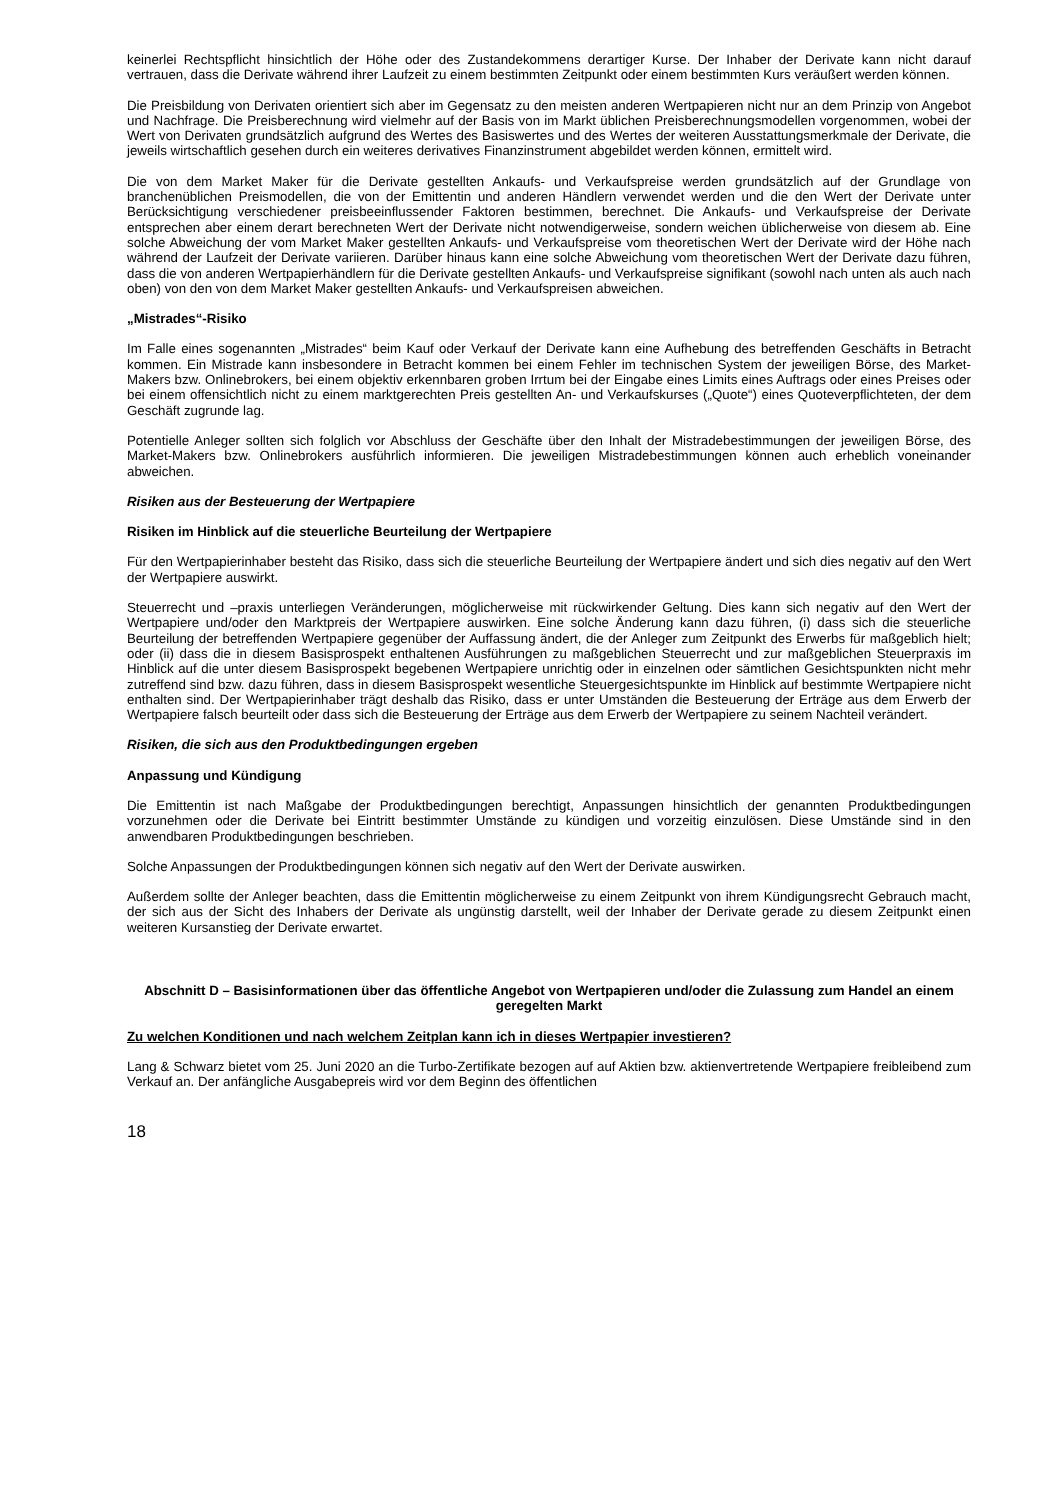keinerlei Rechtspflicht hinsichtlich der Höhe oder des Zustandekommens derartiger Kurse. Der Inhaber der Derivate kann nicht darauf vertrauen, dass die Derivate während ihrer Laufzeit zu einem bestimmten Zeitpunkt oder einem bestimmten Kurs veräußert werden können.
Die Preisbildung von Derivaten orientiert sich aber im Gegensatz zu den meisten anderen Wertpapieren nicht nur an dem Prinzip von Angebot und Nachfrage. Die Preisberechnung wird vielmehr auf der Basis von im Markt üblichen Preisberechnungsmodellen vorgenommen, wobei der Wert von Derivaten grundsätzlich aufgrund des Wertes des Basiswertes und des Wertes der weiteren Ausstattungsmerkmale der Derivate, die jeweils wirtschaftlich gesehen durch ein weiteres derivatives Finanzinstrument abgebildet werden können, ermittelt wird.
Die von dem Market Maker für die Derivate gestellten Ankaufs- und Verkaufspreise werden grundsätzlich auf der Grundlage von branchenüblichen Preismodellen, die von der Emittentin und anderen Händlern verwendet werden und die den Wert der Derivate unter Berücksichtigung verschiedener preisbeeinflussender Faktoren bestimmen, berechnet. Die Ankaufs- und Verkaufspreise der Derivate entsprechen aber einem derart berechneten Wert der Derivate nicht notwendigerweise, sondern weichen üblicherweise von diesem ab. Eine solche Abweichung der vom Market Maker gestellten Ankaufs- und Verkaufspreise vom theoretischen Wert der Derivate wird der Höhe nach während der Laufzeit der Derivate variieren. Darüber hinaus kann eine solche Abweichung vom theoretischen Wert der Derivate dazu führen, dass die von anderen Wertpapierhändlern für die Derivate gestellten Ankaufs- und Verkaufspreise signifikant (sowohl nach unten als auch nach oben) von den von dem Market Maker gestellten Ankaufs- und Verkaufspreisen abweichen.
„Mistrades“-Risiko
Im Falle eines sogenannten „Mistrades“ beim Kauf oder Verkauf der Derivate kann eine Aufhebung des betreffenden Geschäfts in Betracht kommen. Ein Mistrade kann insbesondere in Betracht kommen bei einem Fehler im technischen System der jeweiligen Börse, des Market-Makers bzw. Onlinebrokers, bei einem objektiv erkennbaren groben Irrtum bei der Eingabe eines Limits eines Auftrags oder eines Preises oder bei einem offensichtlich nicht zu einem marktgerechten Preis gestellten An- und Verkaufskurses („Quote“) eines Quoteverpflichteten, der dem Geschäft zugrunde lag.
Potentielle Anleger sollten sich folglich vor Abschluss der Geschäfte über den Inhalt der Mistradebestimmungen der jeweiligen Börse, des Market-Makers bzw. Onlinebrokers ausführlich informieren. Die jeweiligen Mistradebestimmungen können auch erheblich voneinander abweichen.
Risiken aus der Besteuerung der Wertpapiere
Risiken im Hinblick auf die steuerliche Beurteilung der Wertpapiere
Für den Wertpapierinhaber besteht das Risiko, dass sich die steuerliche Beurteilung der Wertpapiere ändert und sich dies negativ auf den Wert der Wertpapiere auswirkt.
Steuerrecht und –praxis unterliegen Veränderungen, möglicherweise mit rückwirkender Geltung. Dies kann sich negativ auf den Wert der Wertpapiere und/oder den Marktpreis der Wertpapiere auswirken. Eine solche Änderung kann dazu führen, (i) dass sich die steuerliche Beurteilung der betreffenden Wertpapiere gegenüber der Auffassung ändert, die der Anleger zum Zeitpunkt des Erwerbs für maßgeblich hielt; oder (ii) dass die in diesem Basisprospekt enthaltenen Ausführungen zu maßgeblichen Steuerrecht und zur maßgeblichen Steuerpraxis im Hinblick auf die unter diesem Basisprospekt begebenen Wertpapiere unrichtig oder in einzelnen oder sämtlichen Gesichtspunkten nicht mehr zutreffend sind bzw. dazu führen, dass in diesem Basisprospekt wesentliche Steuergesichtspunkte im Hinblick auf bestimmte Wertpapiere nicht enthalten sind. Der Wertpapierinhaber trägt deshalb das Risiko, dass er unter Umständen die Besteuerung der Erträge aus dem Erwerb der Wertpapiere falsch beurteilt oder dass sich die Besteuerung der Erträge aus dem Erwerb der Wertpapiere zu seinem Nachteil verändert.
Risiken, die sich aus den Produktbedingungen ergeben
Anpassung und Kündigung
Die Emittentin ist nach Maßgabe der Produktbedingungen berechtigt, Anpassungen hinsichtlich der genannten Produktbedingungen vorzunehmen oder die Derivate bei Eintritt bestimmter Umstände zu kündigen und vorzeitig einzulösen. Diese Umstände sind in den anwendbaren Produktbedingungen beschrieben.
Solche Anpassungen der Produktbedingungen können sich negativ auf den Wert der Derivate auswirken.
Außerdem sollte der Anleger beachten, dass die Emittentin möglicherweise zu einem Zeitpunkt von ihrem Kündigungsrecht Gebrauch macht, der sich aus der Sicht des Inhabers der Derivate als ungünstig darstellt, weil der Inhaber der Derivate gerade zu diesem Zeitpunkt einen weiteren Kursanstieg der Derivate erwartet.
Abschnitt D – Basisinformationen über das öffentliche Angebot von Wertpapieren und/oder die Zulassung zum Handel an einem geregelten Markt
Zu welchen Konditionen und nach welchem Zeitplan kann ich in dieses Wertpapier investieren?
Lang & Schwarz bietet vom 25. Juni 2020 an die Turbo-Zertifikate bezogen auf auf Aktien bzw. aktienvertretende Wertpapiere freibleibend zum Verkauf an. Der anfängliche Ausgabepreis wird vor dem Beginn des öffentlichen
18